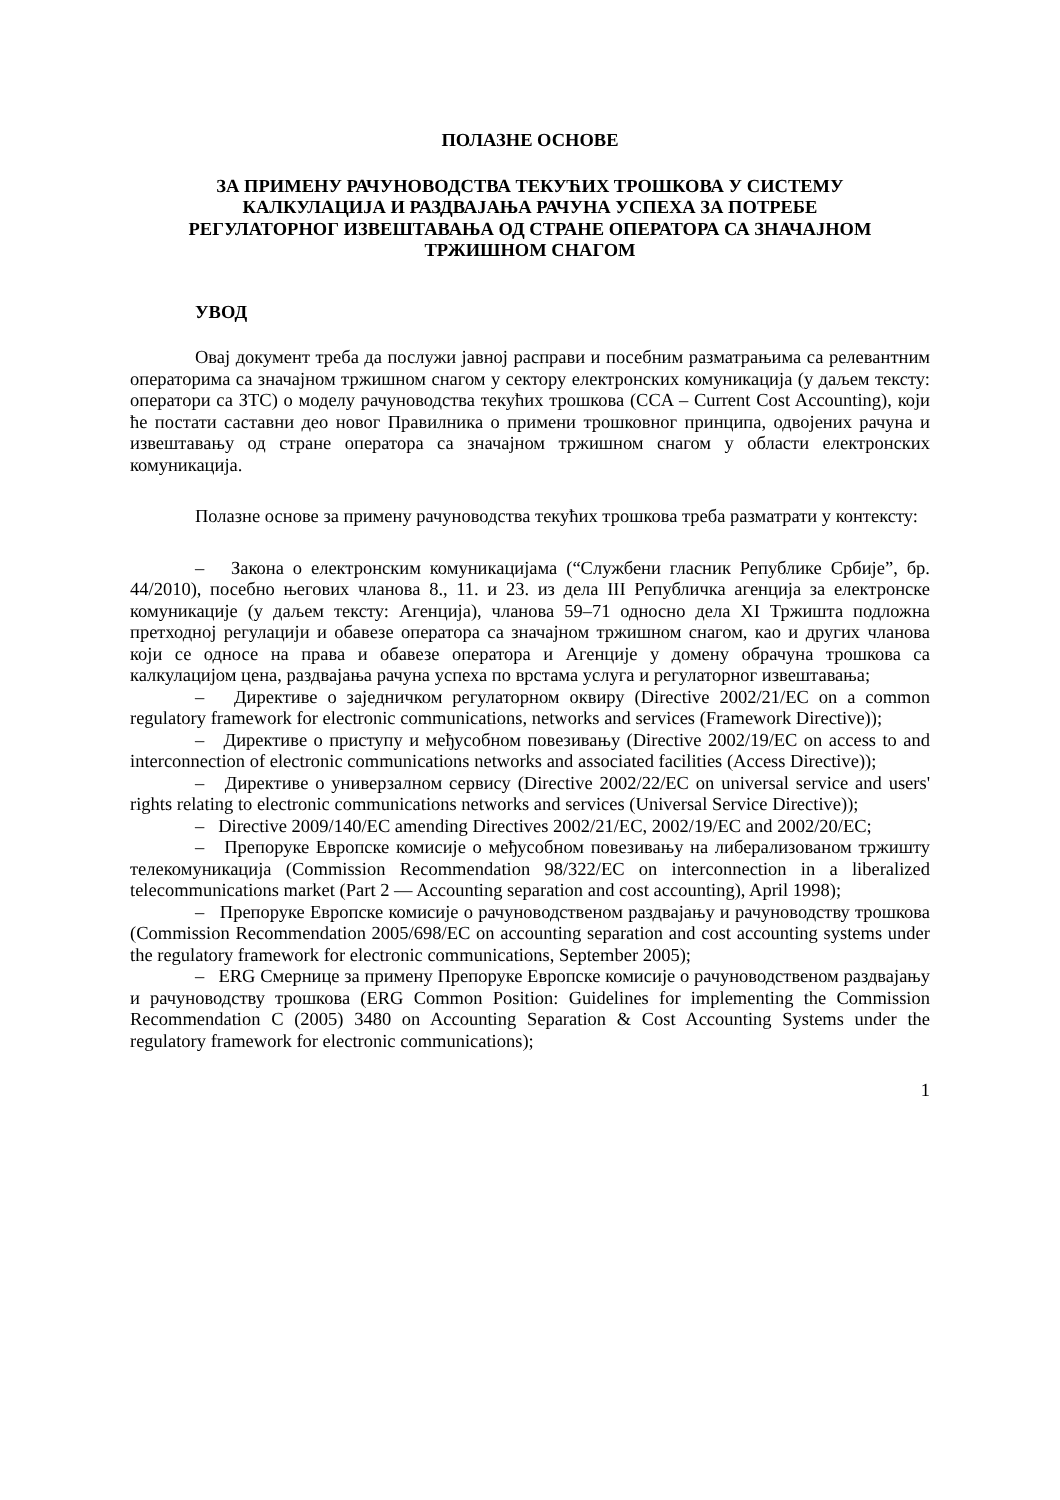ПОЛАЗНЕ ОСНОВЕ
ЗА ПРИМЕНУ РАЧУНОВОДСТВА ТЕКУЋИХ ТРОШКОВА У СИСТЕМУ КАЛКУЛАЦИЈА И РАЗДВАЈАЊА РАЧУНА УСПЕХА ЗА ПОТРЕБЕ РЕГУЛАТОРНОГ ИЗВЕШТАВАЊА ОД СТРАНЕ ОПЕРАТОРА СА ЗНАЧАЈНОМ ТРЖИШНОМ СНАГОМ
УВОД
Овај документ треба да послужи јавној расправи и посебним разматрањима са релевантним операторима са значајном тржишном снагом у сектору електронских комуникација (у даљем тексту: оператори са ЗТС) о моделу рачуноводства текућих трошкова (CCA – Current Cost Accounting), који ће постати саставни део новог Правилника о примени трошковног принципа, одвојених рачуна и извештавању од стране оператора са значајном тржишном снагом у области електронских комуникација.
Полазне основе за примену рачуноводства текућих трошкова треба разматрати у контексту:
– Закона о електронским комуникацијама (“Службени гласник Републике Србије”, бр. 44/2010), посебно његових чланова 8., 11. и 23. из дела III Републичка агенција за електронске комуникације (у даљем тексту: Агенција), чланова 59–71 односно дела XI Тржишта подложна претходној регулацији и обавезе оператора са значајном тржишном снагом, као и других чланова који се односе на права и обавезе оператора и Агенције у домену обрачуна трошкова са калкулацијом цена, раздвајања рачуна успеха по врстама услуга и регулаторног извештавања;
– Директиве о заједничком регулаторном оквиру (Directive 2002/21/EC on a common regulatory framework for electronic communications, networks and services (Framework Directive));
– Директиве о приступу и међусобном повезивању (Directive 2002/19/EC on access to and interconnection of electronic communications networks and associated facilities (Access Directive));
– Директиве о универзалном сервису (Directive 2002/22/EC on universal service and users' rights relating to electronic communications networks and services (Universal Service Directive));
– Directive 2009/140/EC amending Directives 2002/21/EC, 2002/19/EC and 2002/20/EC;
– Препоруке Европске комисије о међусобном повезивању на либерализованом тржишту телекомуникација (Commission Recommendation 98/322/EC on interconnection in a liberalized telecommunications market (Part 2 — Accounting separation and cost accounting), April 1998);
– Препоруке Европске комисије о рачуноводственом раздвајању и рачуноводству трошкова (Commission Recommendation 2005/698/EC on accounting separation and cost accounting systems under the regulatory framework for electronic communications, September 2005);
– ERG Смернице за примену Препоруке Европске комисије о рачуноводственом раздвајању и рачуноводству трошкова (ERG Common Position: Guidelines for implementing the Commission Recommendation C (2005) 3480 on Accounting Separation & Cost Accounting Systems under the regulatory framework for electronic communications);
1